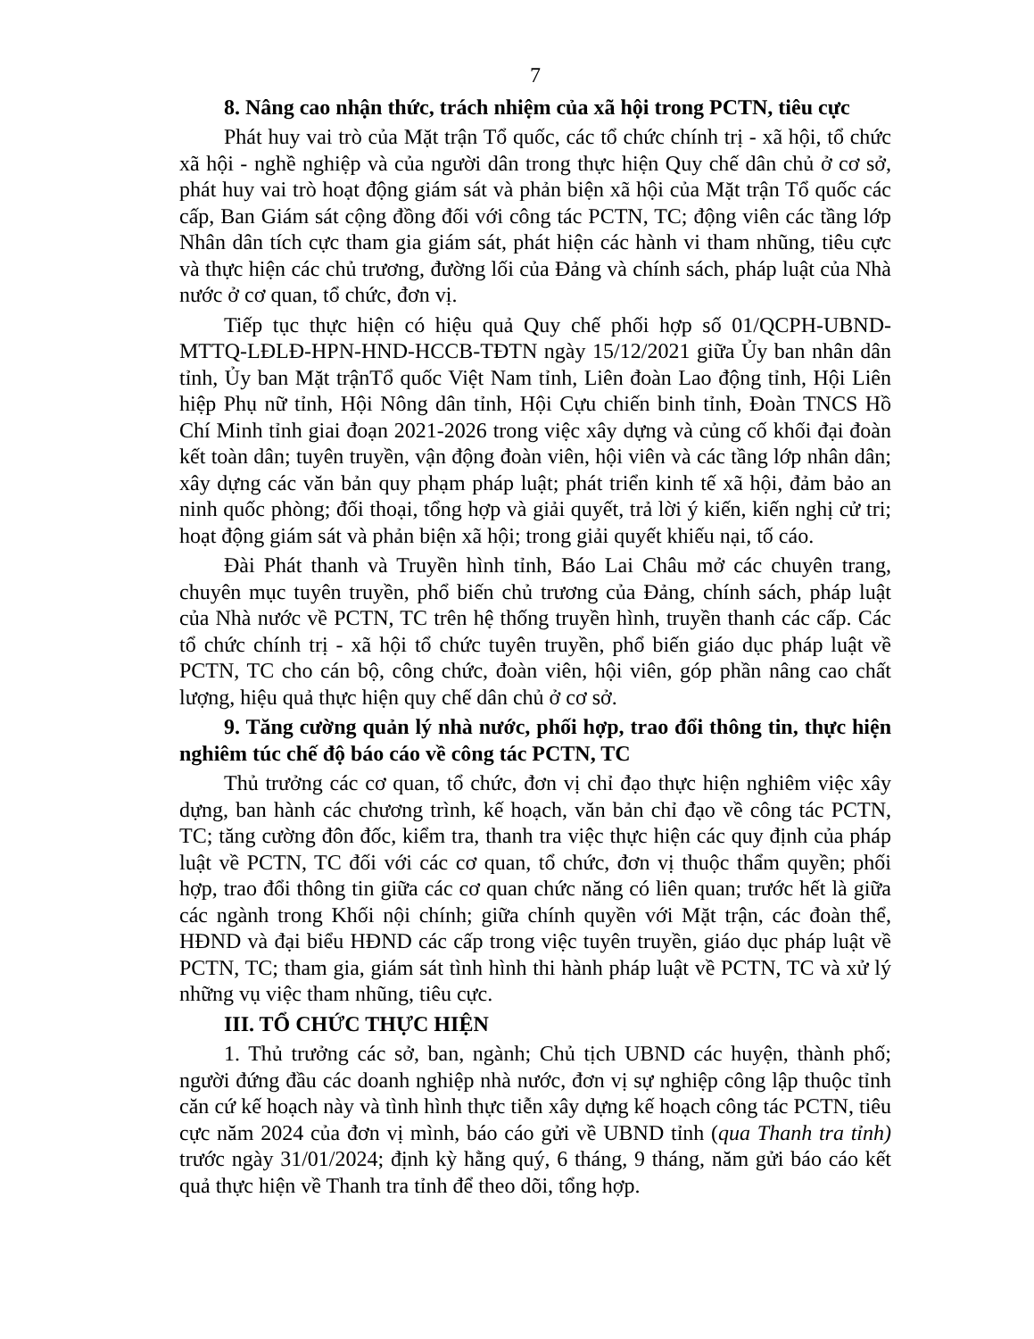7
8. Nâng cao nhận thức, trách nhiệm của xã hội trong PCTN, tiêu cực
Phát huy vai trò của Mặt trận Tổ quốc, các tổ chức chính trị - xã hội, tổ chức xã hội - nghề nghiệp và của người dân trong thực hiện Quy chế dân chủ ở cơ sở, phát huy vai trò hoạt động giám sát và phản biện xã hội của Mặt trận Tổ quốc các cấp, Ban Giám sát cộng đồng đối với công tác PCTN, TC; động viên các tầng lớp Nhân dân tích cực tham gia giám sát, phát hiện các hành vi tham nhũng, tiêu cực và thực hiện các chủ trương, đường lối của Đảng và chính sách, pháp luật của Nhà nước ở cơ quan, tổ chức, đơn vị.
Tiếp tục thực hiện có hiệu quả Quy chế phối hợp số 01/QCPH-UBND-MTTQ-LĐLĐ-HPN-HND-HCCB-TĐTN ngày 15/12/2021 giữa Ủy ban nhân dân tỉnh, Ủy ban Mặt trậnTổ quốc Việt Nam tỉnh, Liên đoàn Lao động tỉnh, Hội Liên hiệp Phụ nữ tỉnh, Hội Nông dân tỉnh, Hội Cựu chiến binh tỉnh, Đoàn TNCS Hồ Chí Minh tỉnh giai đoạn 2021-2026 trong việc xây dựng và củng cố khối đại đoàn kết toàn dân; tuyên truyền, vận động đoàn viên, hội viên và các tầng lớp nhân dân; xây dựng các văn bản quy phạm pháp luật; phát triển kinh tế xã hội, đảm bảo an ninh quốc phòng; đối thoại, tổng hợp và giải quyết, trả lời ý kiến, kiến nghị cử tri; hoạt động giám sát và phản biện xã hội; trong giải quyết khiếu nại, tố cáo.
Đài Phát thanh và Truyền hình tỉnh, Báo Lai Châu mở các chuyên trang, chuyên mục tuyên truyền, phổ biến chủ trương của Đảng, chính sách, pháp luật của Nhà nước về PCTN, TC trên hệ thống truyền hình, truyền thanh các cấp. Các tổ chức chính trị - xã hội tổ chức tuyên truyền, phổ biến giáo dục pháp luật về PCTN, TC cho cán bộ, công chức, đoàn viên, hội viên, góp phần nâng cao chất lượng, hiệu quả thực hiện quy chế dân chủ ở cơ sở.
9. Tăng cường quản lý nhà nước, phối hợp, trao đổi thông tin, thực hiện nghiêm túc chế độ báo cáo về công tác PCTN, TC
Thủ trưởng các cơ quan, tổ chức, đơn vị chỉ đạo thực hiện nghiêm việc xây dựng, ban hành các chương trình, kế hoạch, văn bản chỉ đạo về công tác PCTN, TC; tăng cường đôn đốc, kiểm tra, thanh tra việc thực hiện các quy định của pháp luật về PCTN, TC đối với các cơ quan, tổ chức, đơn vị thuộc thẩm quyền; phối hợp, trao đổi thông tin giữa các cơ quan chức năng có liên quan; trước hết là giữa các ngành trong Khối nội chính; giữa chính quyền với Mặt trận, các đoàn thể, HĐND và đại biểu HĐND các cấp trong việc tuyên truyền, giáo dục pháp luật về PCTN, TC; tham gia, giám sát tình hình thi hành pháp luật về PCTN, TC và xử lý những vụ việc tham nhũng, tiêu cực.
III. TỔ CHỨC THỰC HIỆN
1. Thủ trưởng các sở, ban, ngành; Chủ tịch UBND các huyện, thành phố; người đứng đầu các doanh nghiệp nhà nước, đơn vị sự nghiệp công lập thuộc tỉnh căn cứ kế hoạch này và tình hình thực tiễn xây dựng kế hoạch công tác PCTN, tiêu cực năm 2024 của đơn vị mình, báo cáo gửi về UBND tỉnh (qua Thanh tra tỉnh) trước ngày 31/01/2024; định kỳ hằng quý, 6 tháng, 9 tháng, năm gửi báo cáo kết quả thực hiện về Thanh tra tỉnh để theo dõi, tổng hợp.